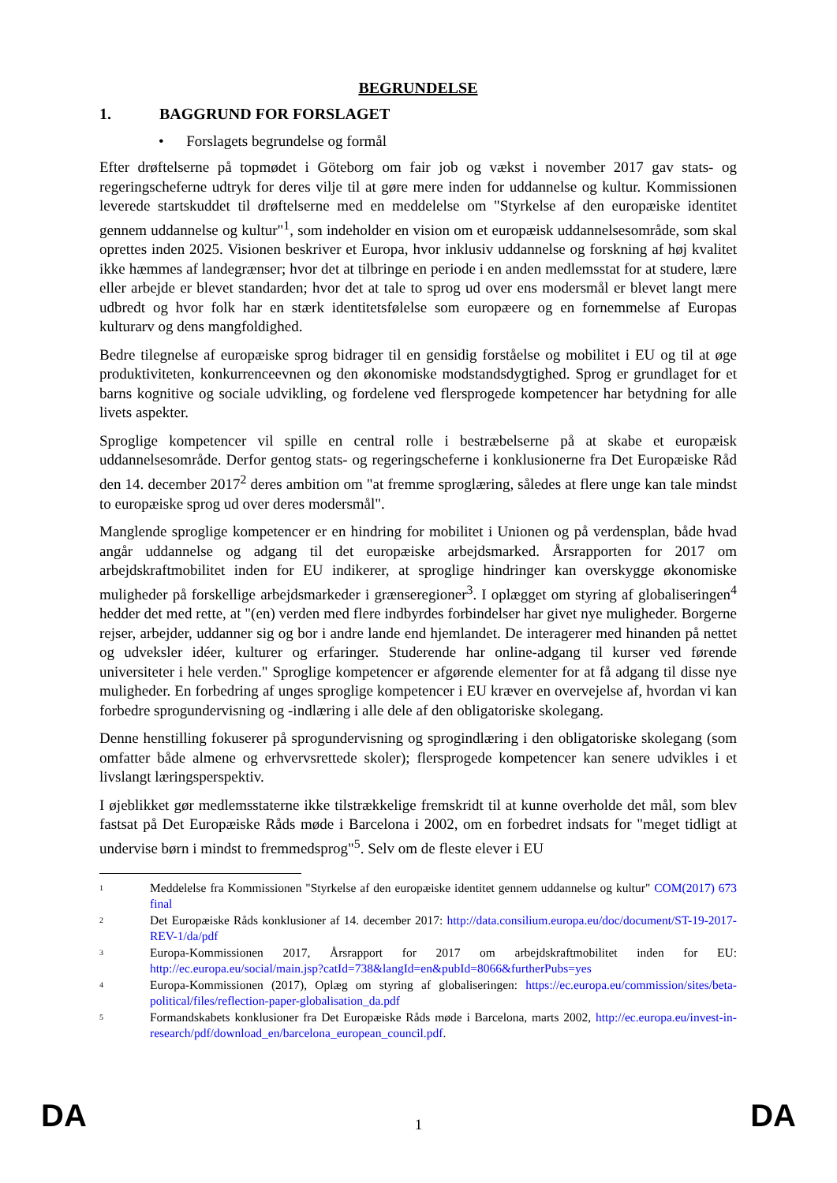BEGRUNDELSE
1. BAGGRUND FOR FORSLAGET
• Forslagets begrundelse og formål
Efter drøftelserne på topmødet i Göteborg om fair job og vækst i november 2017 gav stats- og regeringscheferne udtryk for deres vilje til at gøre mere inden for uddannelse og kultur. Kommissionen leverede startskuddet til drøftelserne med en meddelelse om "Styrkelse af den europæiske identitet gennem uddannelse og kultur"<sup>1</sup>, som indeholder en vision om et europæisk uddannelsesområde, som skal oprettes inden 2025. Visionen beskriver et Europa, hvor inklusiv uddannelse og forskning af høj kvalitet ikke hæmmes af landegrænser; hvor det at tilbringe en periode i en anden medlemsstat for at studere, lære eller arbejde er blevet standarden; hvor det at tale to sprog ud over ens modersmål er blevet langt mere udbredt og hvor folk har en stærk identitetsfølelse som europæere og en fornemmelse af Europas kulturarv og dens mangfoldighed.
Bedre tilegnelse af europæiske sprog bidrager til en gensidig forståelse og mobilitet i EU og til at øge produktiviteten, konkurrenceevnen og den økonomiske modstandsdygtighed. Sprog er grundlaget for et barns kognitive og sociale udvikling, og fordelene ved flersprogede kompetencer har betydning for alle livets aspekter.
Sproglige kompetencer vil spille en central rolle i bestræbelserne på at skabe et europæisk uddannelsesområde. Derfor gentog stats- og regeringscheferne i konklusionerne fra Det Europæiske Råd den 14. december 2017<sup>2</sup> deres ambition om "at fremme sproglæring, således at flere unge kan tale mindst to europæiske sprog ud over deres modersmål".
Manglende sproglige kompetencer er en hindring for mobilitet i Unionen og på verdensplan, både hvad angår uddannelse og adgang til det europæiske arbejdsmarked. Årsrapporten for 2017 om arbejdskraftmobilitet inden for EU indikerer, at sproglige hindringer kan overskygge økonomiske muligheder på forskellige arbejdsmarkeder i grænseregioner<sup>3</sup>. I oplægget om styring af globaliseringen<sup>4</sup> hedder det med rette, at "(en) verden med flere indbyrdes forbindelser har givet nye muligheder. Borgerne rejser, arbejder, uddanner sig og bor i andre lande end hjemlandet. De interagerer med hinanden på nettet og udveksler idéer, kulturer og erfaringer. Studerende har online-adgang til kurser ved førende universiteter i hele verden." Sproglige kompetencer er afgørende elementer for at få adgang til disse nye muligheder. En forbedring af unges sproglige kompetencer i EU kræver en overvejelse af, hvordan vi kan forbedre sprogundervisning og -indlæring i alle dele af den obligatoriske skolegang.
Denne henstilling fokuserer på sprogundervisning og sprogindlæring i den obligatoriske skolegang (som omfatter både almene og erhvervsrettede skoler); flersprogede kompetencer kan senere udvikles i et livslangt læringsperspektiv.
I øjeblikket gør medlemsstaterne ikke tilstrækkelige fremskridt til at kunne overholde det mål, som blev fastsat på Det Europæiske Råds møde i Barcelona i 2002, om en forbedret indsats for "meget tidligt at undervise børn i mindst to fremmedsprog"<sup>5</sup>. Selv om de fleste elever i EU
1
Meddelelse fra Kommissionen "Styrkelse af den europæiske identitet gennem uddannelse og kultur" COM(2017) 673 final
2
Det Europæiske Råds konklusioner af 14. december 2017: http://data.consilium.europa.eu/doc/document/ST-19-2017-REV-1/da/pdf
3
Europa-Kommissionen 2017, Årsrapport for 2017 om arbejdskraftmobilitet inden for EU: http://ec.europa.eu/social/main.jsp?catId=738&langId=en&pubId=8066&furtherPubs=yes
4
Europa-Kommissionen (2017), Oplæg om styring af globaliseringen: https://ec.europa.eu/commission/sites/beta-political/files/reflection-paper-globalisation_da.pdf
5
Formandskabets konklusioner fra Det Europæiske Råds møde i Barcelona, marts 2002, http://ec.europa.eu/invest-in-research/pdf/download_en/barcelona_european_council.pdf.
DA 1 DA